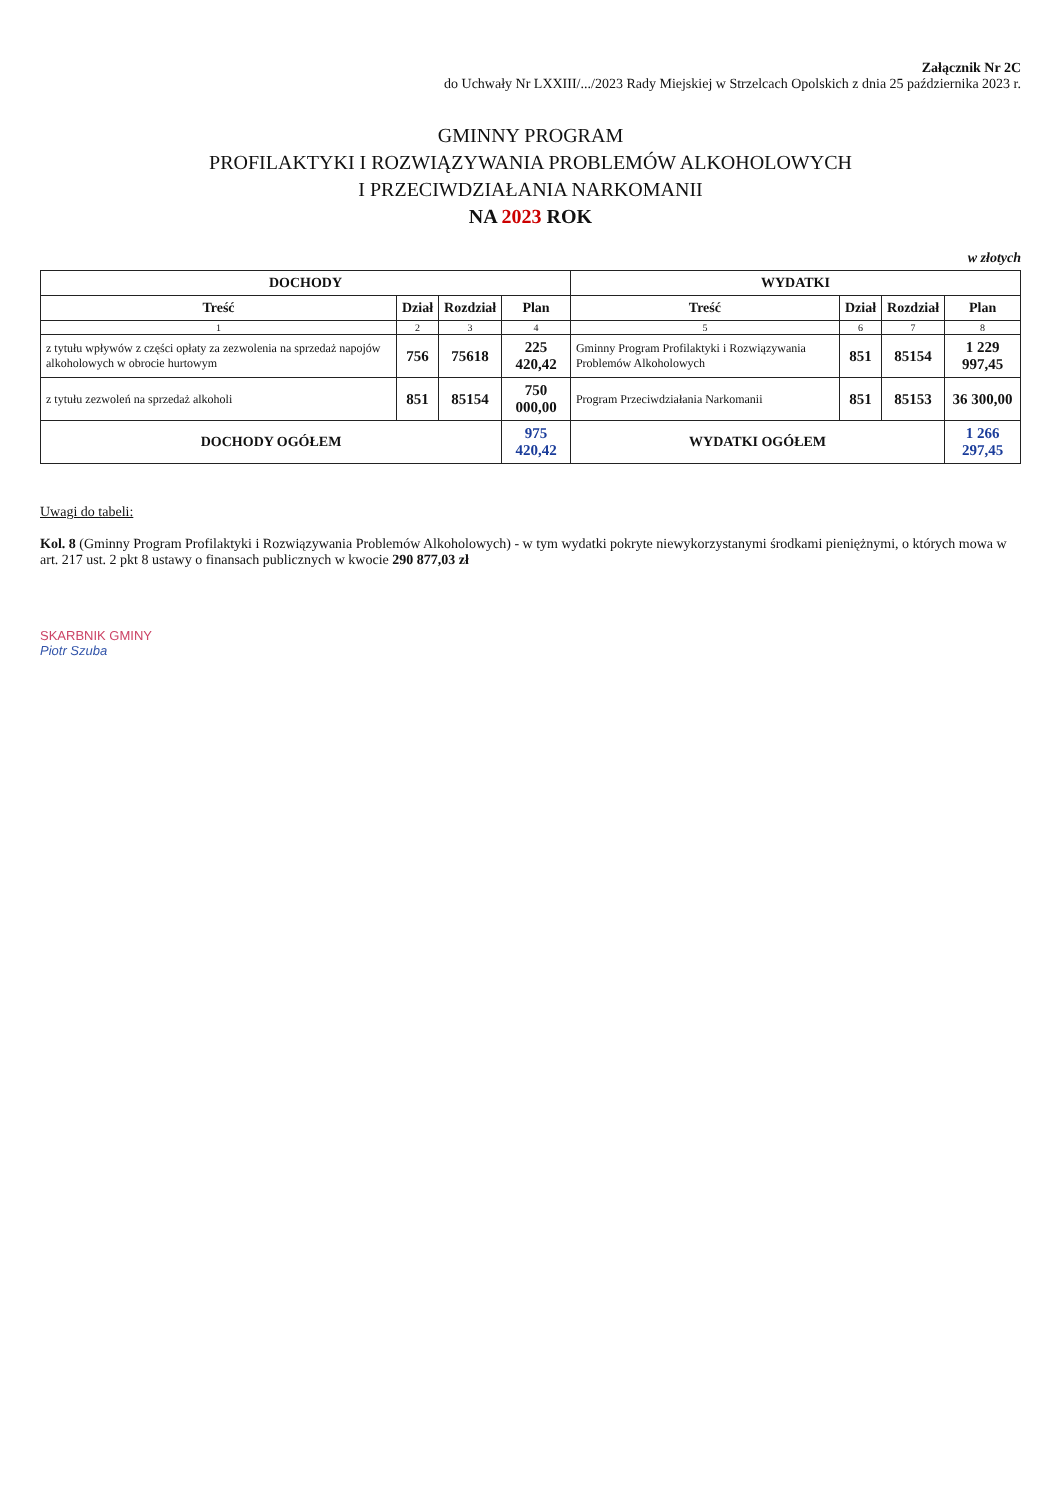Załącznik Nr 2C
do Uchwały Nr LXXIII/.../2023 Rady Miejskiej w Strzelcach Opolskich z dnia 25 października 2023 r.
GMINNY PROGRAM
PROFILAKTYKI I ROZWIĄZYWANIA PROBLEMÓW ALKOHOLOWYCH
I PRZECIWDZIAŁANIA NARKOMANII
NA 2023 ROK
w złotych
| DOCHODY | | | | WYDATKI | | | |
| --- | --- | --- | --- | --- | --- | --- | --- |
| Treść | Dział | Rozdział | Plan | Treść | Dział | Rozdział | Plan |
| 1 | 2 | 3 | 4 | 5 | 6 | 7 | 8 |
| z tytułu wpływów z części opłaty za zezwolenia na sprzedaż napojów alkoholowych w obrocie hurtowym | 756 | 75618 | 225 420,42 | Gminny Program Profilaktyki i Rozwiązywania Problemów Alkoholowych | 851 | 85154 | 1 229 997,45 |
| z tytułu zezwoleń na sprzedaż alkoholi | 851 | 85154 | 750 000,00 | Program Przeciwdziałania Narkomanii | 851 | 85153 | 36 300,00 |
| DOCHODY OGÓŁEM | | | 975 420,42 | WYDATKI OGÓŁEM | | | 1 266 297,45 |
Uwagi do tabeli:
Kol. 8 (Gminny Program Profilaktyki i Rozwiązywania Problemów Alkoholowych) - w tym wydatki pokryte niewykorzystanymi środkami pieniężnymi, o których mowa w art. 217 ust. 2 pkt 8 ustawy o finansach publicznych w kwocie 290 877,03 zł
SKARBNIK GMINY
Piotr Szuba